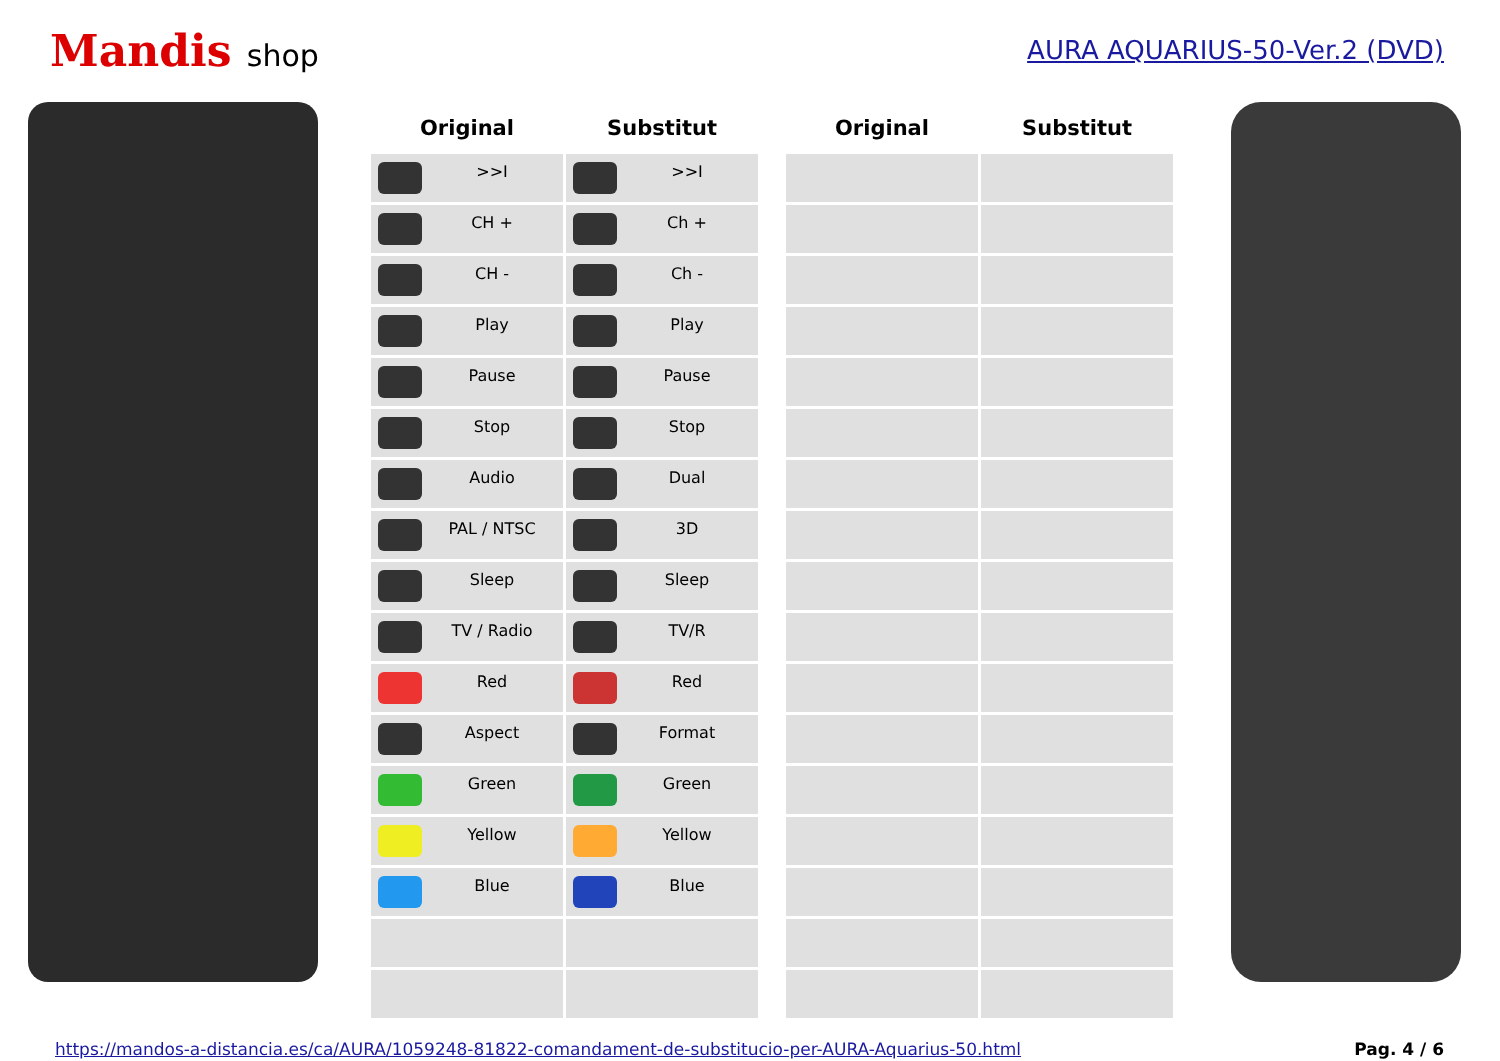Mandis shop
AURA AQUARIUS-50-Ver.2 (DVD)
| Original | Substitut | | Original | Substitut |
| --- | --- | --- | --- | --- |
| >>I | >>I | | | |
| CH + | Ch + | | | |
| CH - | Ch - | | | |
| Play | Play | | | |
| Pause | Pause | | | |
| Stop | Stop | | | |
| Audio | Dual | | | |
| PAL / NTSC | 3D | | | |
| Sleep | Sleep | | | |
| TV / Radio | TV/R | | | |
| Red | Red | | | |
| Aspect | Format | | | |
| Green | Green | | | |
| Yellow | Yellow | | | |
| Blue | Blue | | | |
https://mandos-a-distancia.es/ca/AURA/1059248-81822-comandament-de-substitucio-per-AURA-Aquarius-50.html Pag. 4 / 6